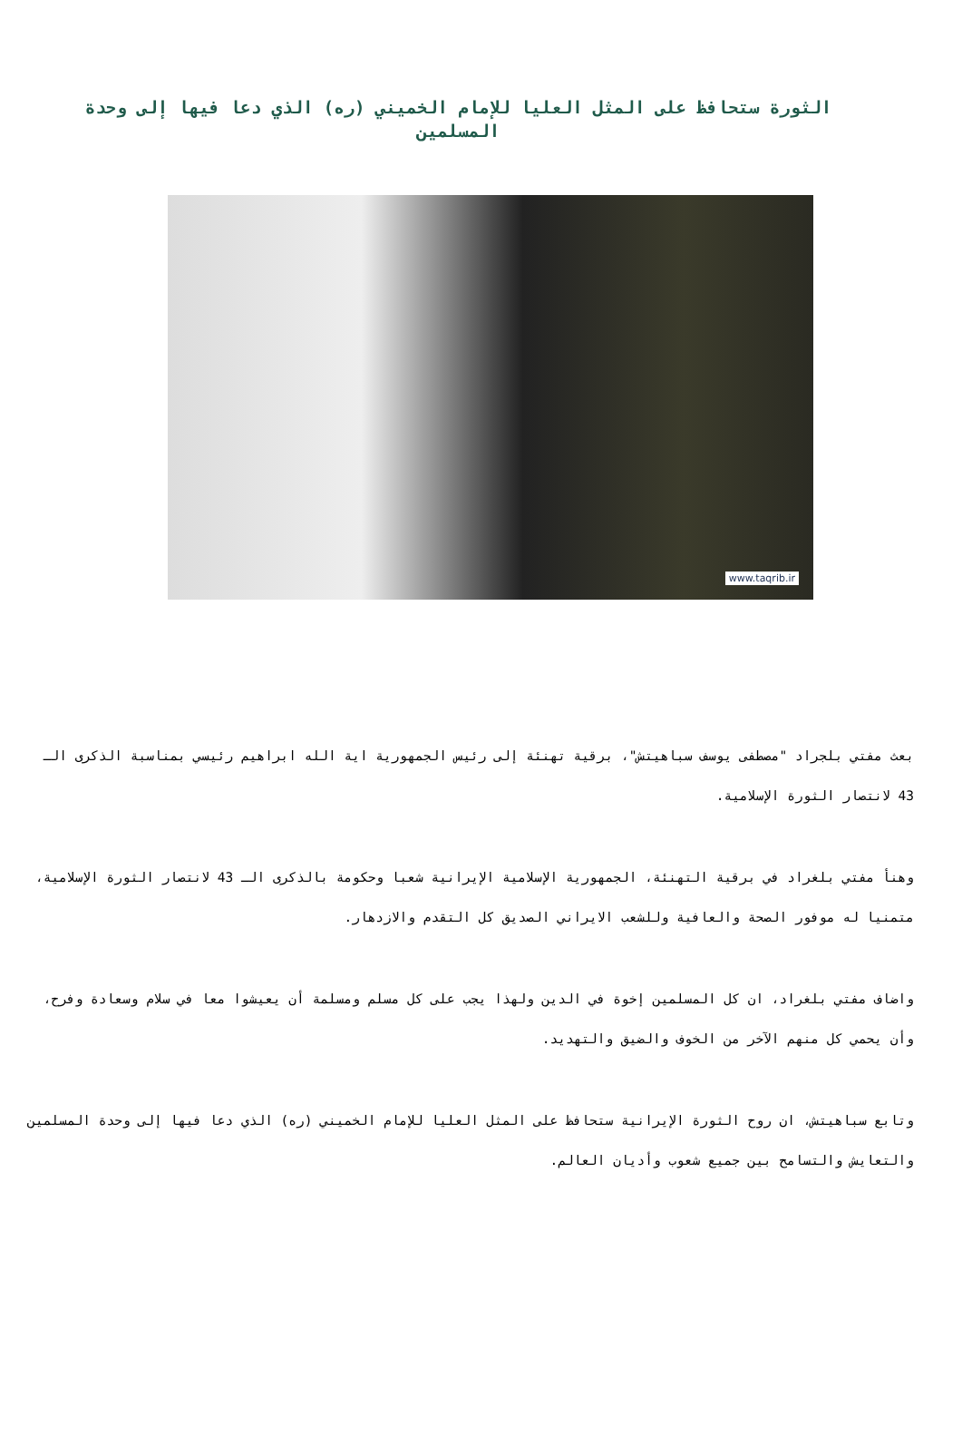الثورة ستحافظ على المثل العليا للإمام الخميني (ره) الذي دعا فيها إلى وحدة المسلمين
www.taqrib.ir
بعث مفتي بلجراد "مصطفى يوسف سباهيتش"، برقية تهنئة إلى رئيس الجمهورية اية الله ابراهيم رئيسي بمناسبة الذكرى الـ 43 لانتصار الثورة الإسلامية.
وهنأ مفتي بلغراد في برقية التهنئة، الجمهورية الإسلامية الإيرانية شعبا وحكومة بالذكرى الـ 43 لانتصار الثورة الإسلامية، متمنيا له موفور الصحة والعافية وللشعب الايراني الصديق كل التقدم والازدهار.
واضاف مفتي بلغراد، ان كل المسلمين إخوة في الدين ولهذا يجب على كل مسلم ومسلمة أن يعيشوا معا في سلام وسعادة وفرح، وأن يحمي كل منهم الآخر من الخوف والضيق والتهديد.
وتابع سباهيتش، ان روح الثورة الإيرانية ستحافظ على المثل العليا للإمام الخميني (ره) الذي دعا فيها إلى وحدة المسلمين والتعايش والتسامح بين جميع شعوب وأديان العالم.